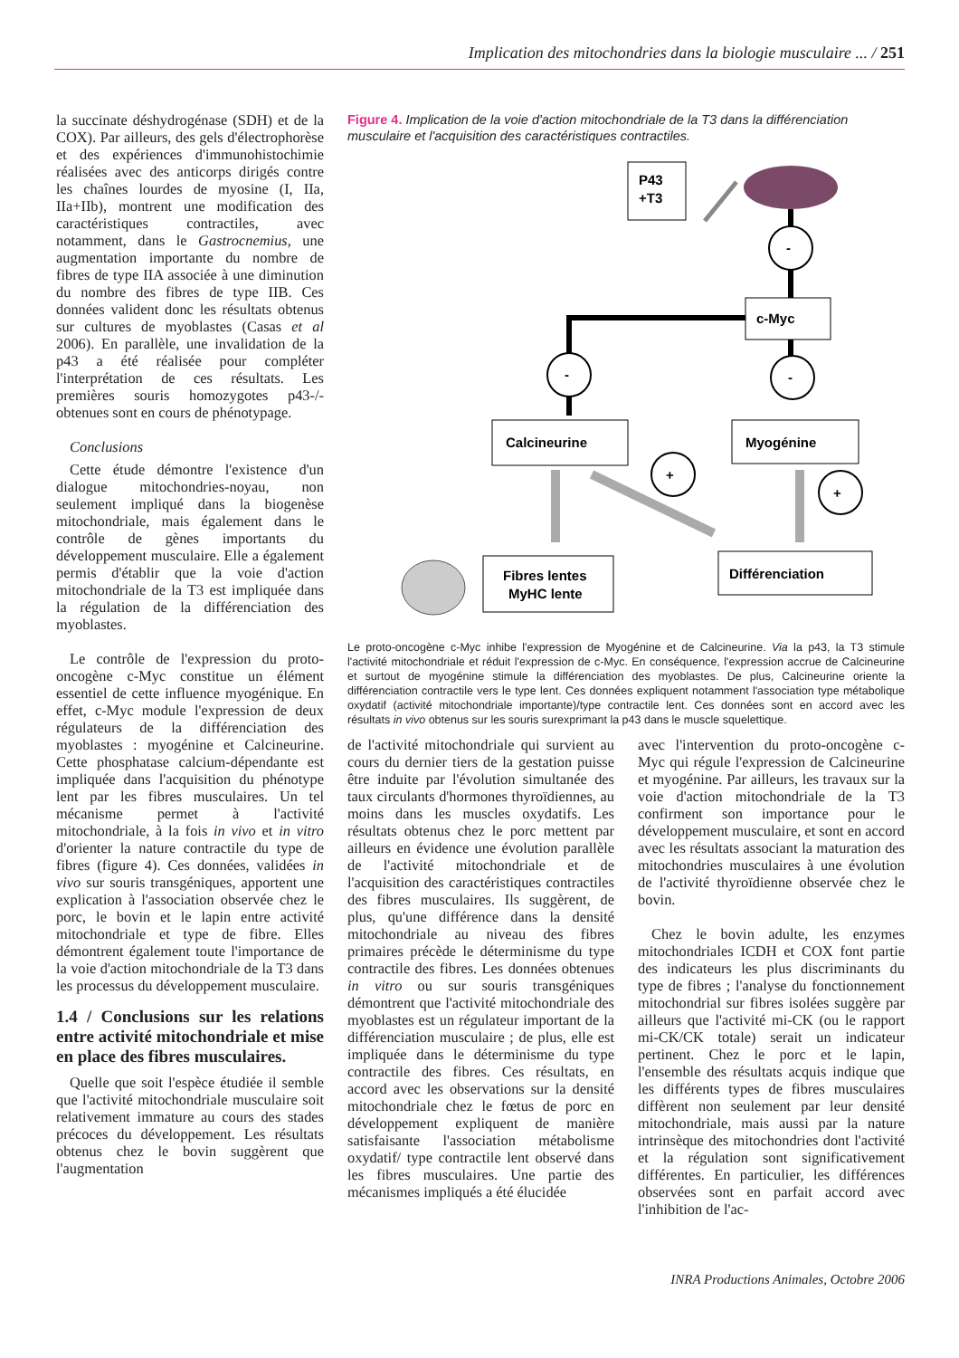Implication des mitochondries dans la biologie musculaire ... / 251
la succinate déshydrogénase (SDH) et de la COX). Par ailleurs, des gels d'électrophorèse et des expériences d'immunohistochimie réalisées avec des anticorps dirigés contre les chaînes lourdes de myosine (I, IIa, IIa+IIb), montrent une modification des caractéristiques contractiles, avec notamment, dans le Gastrocnemius, une augmentation importante du nombre de fibres de type IIA associée à une diminution du nombre des fibres de type IIB. Ces données valident donc les résultats obtenus sur cultures de myoblastes (Casas et al 2006). En parallèle, une invalidation de la p43 a été réalisée pour compléter l'interprétation de ces résultats. Les premières souris homozygotes p43-/- obtenues sont en cours de phénotypage.
Conclusions
Cette étude démontre l'existence d'un dialogue mitochondries-noyau, non seulement impliqué dans la biogenèse mitochondriale, mais également dans le contrôle de gènes importants du développement musculaire. Elle a également permis d'établir que la voie d'action mitochondriale de la T3 est impliquée dans la régulation de la différenciation des myoblastes.
Le contrôle de l'expression du proto-oncogène c-Myc constitue un élément essentiel de cette influence myogénique. En effet, c-Myc module l'expression de deux régulateurs de la différenciation des myoblastes : myogénine et Calcineurine. Cette phosphatase calcium-dépendante est impliquée dans l'acquisition du phénotype lent par les fibres musculaires. Un tel mécanisme permet à l'activité mitochondriale, à la fois in vivo et in vitro d'orienter la nature contractile du type de fibres (figure 4). Ces données, validées in vivo sur souris transgéniques, apportent une explication à l'association observée chez le porc, le bovin et le lapin entre activité mitochondriale et type de fibre. Elles démontrent également toute l'importance de la voie d'action mitochondriale de la T3 dans les processus du développement musculaire.
1.4 / Conclusions sur les relations entre activité mitochondriale et mise en place des fibres musculaires.
Quelle que soit l'espèce étudiée il semble que l'activité mitochondriale musculaire soit relativement immature au cours des stades précoces du développement. Les résultats obtenus chez le bovin suggèrent que l'augmentation
Figure 4. Implication de la voie d'action mitochondriale de la T3 dans la différenciation musculaire et l'acquisition des caractéristiques contractiles.
P43
+T3
-
c-Myc
-
-
Calcineurine
Myogénine
Fibres lentes
MyHC lente
Différenciation
+
+
Le proto-oncogène c-Myc inhibe l'expression de Myogénine et de Calcineurine. Via la p43, la T3 stimule l'activité mitochondriale et réduit l'expression de c-Myc. En conséquence, l'expression accrue de Calcineurine et surtout de myogénine stimule la différenciation des myoblastes. De plus, Calcineurine oriente la différenciation contractile vers le type lent. Ces données expliquent notamment l'association type métabolique oxydatif (activité mitochondriale importante)/type contractile lent. Ces données sont en accord avec les résultats in vivo obtenus sur les souris surexprimant la p43 dans le muscle squelettique.
de l'activité mitochondriale qui survient au cours du dernier tiers de la gestation puisse être induite par l'évolution simultanée des taux circulants d'hormones thyroïdiennes, au moins dans les muscles oxydatifs. Les résultats obtenus chez le porc mettent par ailleurs en évidence une évolution parallèle de l'activité mitochondriale et de l'acquisition des caractéristiques contractiles des fibres musculaires. Ils suggèrent, de plus, qu'une différence dans la densité mitochondriale au niveau des fibres primaires précède le déterminisme du type contractile des fibres. Les données obtenues in vitro ou sur souris transgéniques démontrent que l'activité mitochondriale des myoblastes est un régulateur important de la différenciation musculaire ; de plus, elle est impliquée dans le déterminisme du type contractile des fibres. Ces résultats, en accord avec les observations sur la densité mitochondriale chez le fœtus de porc en développement expliquent de manière satisfaisante l'association métabolisme oxydatif/ type contractile lent observé dans les fibres musculaires. Une partie des mécanismes impliqués a été élucidée
avec l'intervention du proto-oncogène c-Myc qui régule l'expression de Calcineurine et myogénine. Par ailleurs, les travaux sur la voie d'action mitochondriale de la T3 confirment son importance pour le développement musculaire, et sont en accord avec les résultats associant la maturation des mitochondries musculaires à une évolution de l'activité thyroïdienne observée chez le bovin.
Chez le bovin adulte, les enzymes mitochondriales ICDH et COX font partie des indicateurs les plus discriminants du type de fibres ; l'analyse du fonctionnement mitochondrial sur fibres isolées suggère par ailleurs que l'activité mi-CK (ou le rapport mi-CK/CK totale) serait un indicateur pertinent. Chez le porc et le lapin, l'ensemble des résultats acquis indique que les différents types de fibres musculaires diffèrent non seulement par leur densité mitochondriale, mais aussi par la nature intrinsèque des mitochondries dont l'activité et la régulation sont significativement différentes. En particulier, les différences observées sont en parfait accord avec l'inhibition de l'ac-
INRA Productions Animales, Octobre 2006